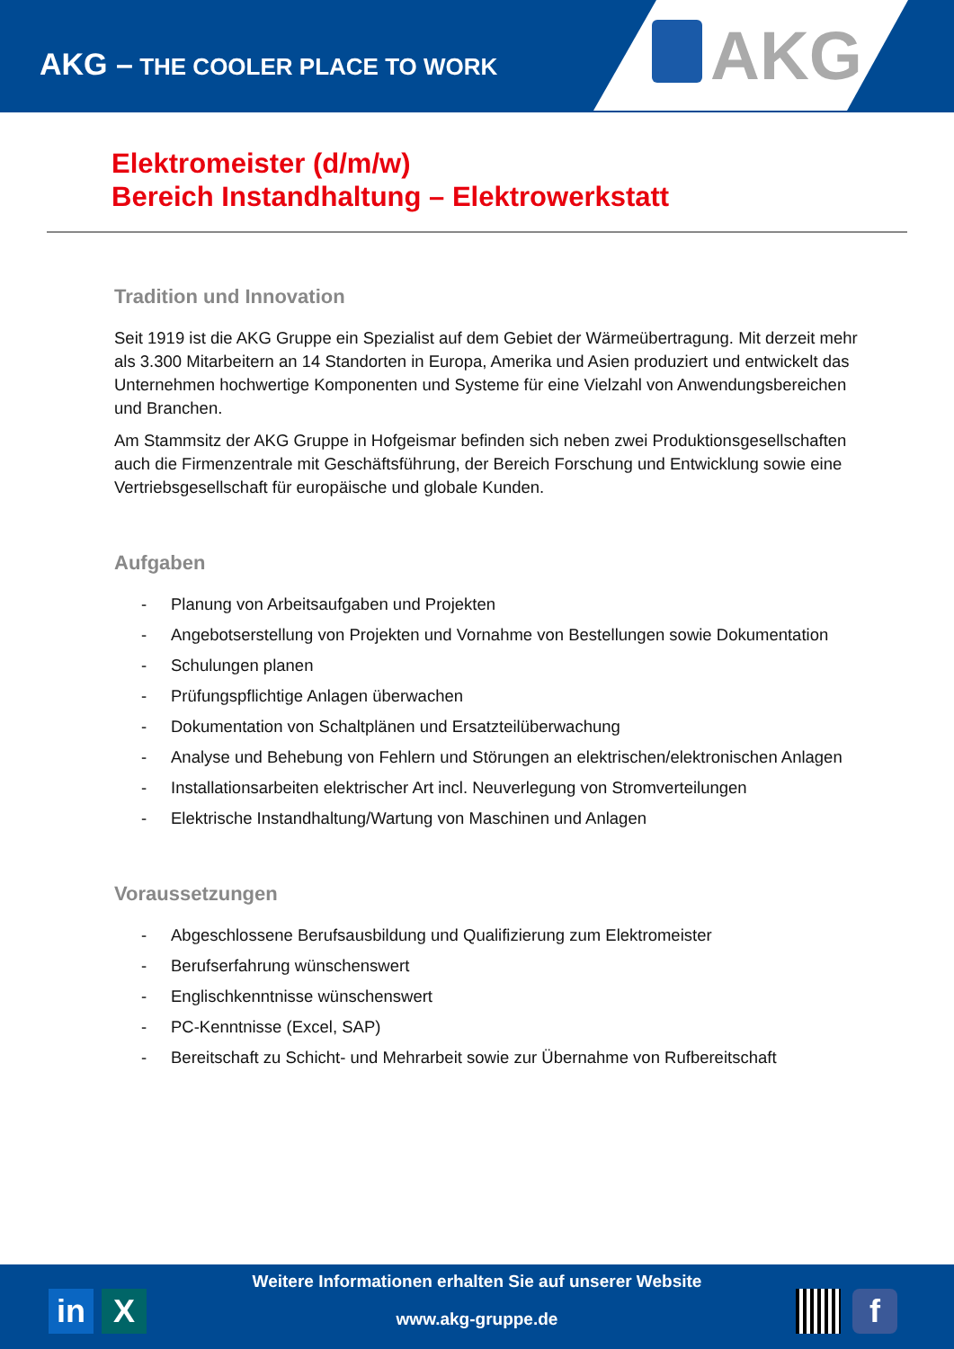AKG – THE COOLER PLACE TO WORK
AKG
Elektromeister (d/m/w)
Bereich Instandhaltung – Elektrowerkstatt
Tradition und Innovation
Seit 1919 ist die AKG Gruppe ein Spezialist auf dem Gebiet der Wärmeübertragung. Mit derzeit mehr als 3.300 Mitarbeitern an 14 Standorten in Europa, Amerika und Asien produziert und entwickelt das Unternehmen hochwertige Komponenten und Systeme für eine Vielzahl von Anwendungsbereichen und Branchen.
Am Stammsitz der AKG Gruppe in Hofgeismar befinden sich neben zwei Produktionsgesellschaften auch die Firmenzentrale mit Geschäftsführung, der Bereich Forschung und Entwicklung sowie eine Vertriebsgesellschaft für europäische und globale Kunden.
Aufgaben
- Planung von Arbeitsaufgaben und Projekten
- Angebotserstellung von Projekten und Vornahme von Bestellungen sowie Dokumentation
- Schulungen planen
- Prüfungspflichtige Anlagen überwachen
- Dokumentation von Schaltplänen und Ersatzteilüberwachung
- Analyse und Behebung von Fehlern und Störungen an elektrischen/elektronischen Anlagen
- Installationsarbeiten elektrischer Art incl. Neuverlegung von Stromverteilungen
- Elektrische Instandhaltung/Wartung von Maschinen und Anlagen
Voraussetzungen
- Abgeschlossene Berufsausbildung und Qualifizierung zum Elektromeister
- Berufserfahrung wünschenswert
- Englischkenntnisse wünschenswert
- PC-Kenntnisse (Excel, SAP)
- Bereitschaft zu Schicht- und Mehrarbeit sowie zur Übernahme von Rufbereitschaft
in X
Weitere Informationen erhalten Sie auf unserer Website
www.akg-gruppe.de
f